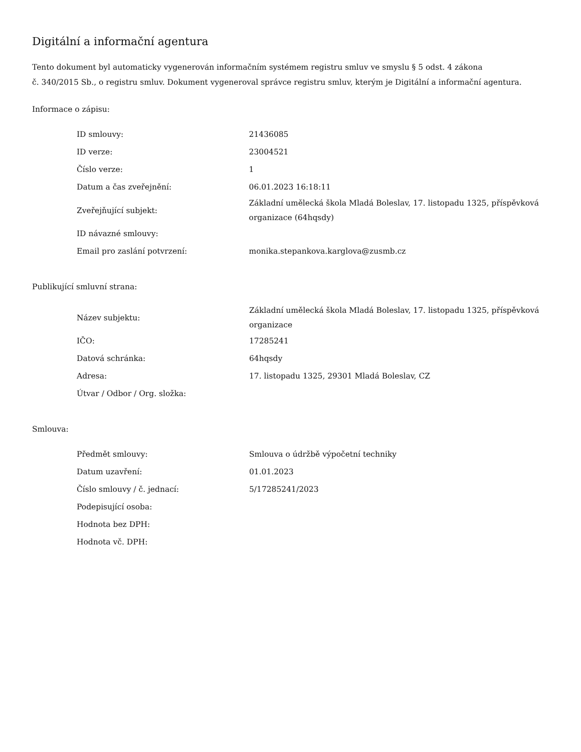Digitální a informační agentura
Tento dokument byl automaticky vygenerován informačním systémem registru smluv ve smyslu § 5 odst. 4 zákona
č. 340/2015 Sb., o registru smluv. Dokument vygeneroval správce registru smluv, kterým je Digitální a informační agentura.
Informace o zápisu:
| ID smlouvy: | 21436085 |
| ID verze: | 23004521 |
| Číslo verze: | 1 |
| Datum a čas zveřejnění: | 06.01.2023 16:18:11 |
| Zveřejňující subjekt: | Základní umělecká škola Mladá Boleslav, 17. listopadu 1325, příspěvková organizace (64hqsdy) |
| ID návazné smlouvy: | |
| Email pro zaslání potvrzení: | monika.stepankova.karglova@zusmb.cz |
Publikující smluvní strana:
| Název subjektu: | Základní umělecká škola Mladá Boleslav, 17. listopadu 1325, příspěvková organizace |
| IČO: | 17285241 |
| Datová schránka: | 64hqsdy |
| Adresa: | 17. listopadu 1325, 29301 Mladá Boleslav, CZ |
| Útvar / Odbor / Org. složka: | |
Smlouva:
| Předmět smlouvy: | Smlouva o údržbě výpočetní techniky |
| Datum uzavření: | 01.01.2023 |
| Číslo smlouvy / č. jednací: | 5/17285241/2023 |
| Podepisující osoba: | |
| Hodnota bez DPH: | |
| Hodnota vč. DPH: | |